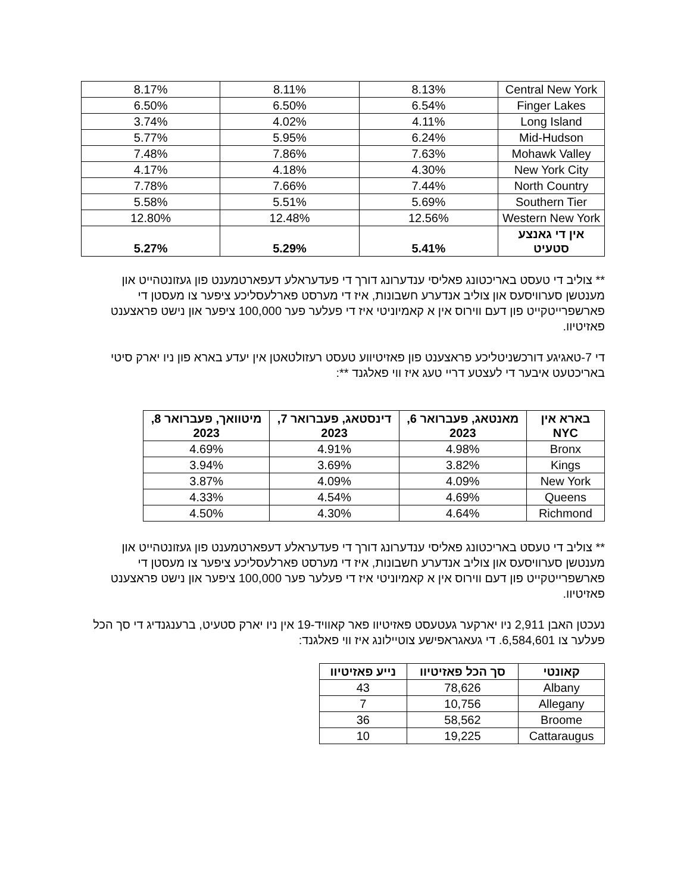| Central New York | 8.13% | 8.11% | 8.17% |
| Finger Lakes | 6.54% | 6.50% | 6.50% |
| Long Island | 4.11% | 4.02% | 3.74% |
| Mid-Hudson | 6.24% | 5.95% | 5.77% |
| Mohawk Valley | 7.63% | 7.86% | 7.48% |
| New York City | 4.30% | 4.18% | 4.17% |
| North Country | 7.44% | 7.66% | 7.78% |
| Southern Tier | 5.69% | 5.51% | 5.58% |
| Western New York | 12.56% | 12.48% | 12.80% |
| אין די גאנצע סטעיט | 5.41% | 5.29% | 5.27% |
** צוליב די טעסט באריכטונג פאליסי ענדערונג דורך די פעדעראלע דעפארטמענט פון געזונטהייט און מענטשן סערוויסעס און צוליב אנדערע חשבונות, איז די מערסט פארלעסליכע ציפער צו מעסטן די פארשפרייטקייט פון דעם ווירוס אין א קאמיוניטי איז די פעלער פער 100,000 ציפער און נישט פראצענט פאזיטיוו.
די 7-טאגיגע דורכשניטליכע פראצענט פון פאזיטיווע טעסט רעזולטאטן אין יעדע בארא פון ניו יארק סיטי באריכטעט איבער די לעצטע דריי טעג איז ווי פאלגנד **:
| בארא אין NYC | מאנטאג, פעברואר 6, 2023 | דינסטאג, פעברואר 7, 2023 | מיטוואך, פעברואר 8, 2023 |
| --- | --- | --- | --- |
| Bronx | 4.98% | 4.91% | 4.69% |
| Kings | 3.82% | 3.69% | 3.94% |
| New York | 4.09% | 4.09% | 3.87% |
| Queens | 4.69% | 4.54% | 4.33% |
| Richmond | 4.64% | 4.30% | 4.50% |
** צוליב די טעסט באריכטונג פאליסי ענדערונג דורך די פעדעראלע דעפארטמענט פון געזונטהייט און מענטשן סערוויסעס און צוליב אנדערע חשבונות, איז די מערסט פארלעסליכע ציפער צו מעסטן די פארשפרייטקייט פון דעם ווירוס אין א קאמיוניטי איז די פעלער פער 100,000 ציפער און נישט פראצענט פאזיטיוו.
נעכטן האבן 2,911 ניו יארקער געטעסט פאזיטיוו פאר קאוויד-19 אין ניו יארק סטעיט, ברענגנדיג די סך הכל פעלער צו 6,584,601. די געאגראפישע צוטיילונג איז ווי פאלגנד:
| קאונטי | סך הכל פאזיטיוו | נייע פאזיטיוו |
| --- | --- | --- |
| Albany | 78,626 | 43 |
| Allegany | 10,756 | 7 |
| Broome | 58,562 | 36 |
| Cattaraugus | 19,225 | 10 |